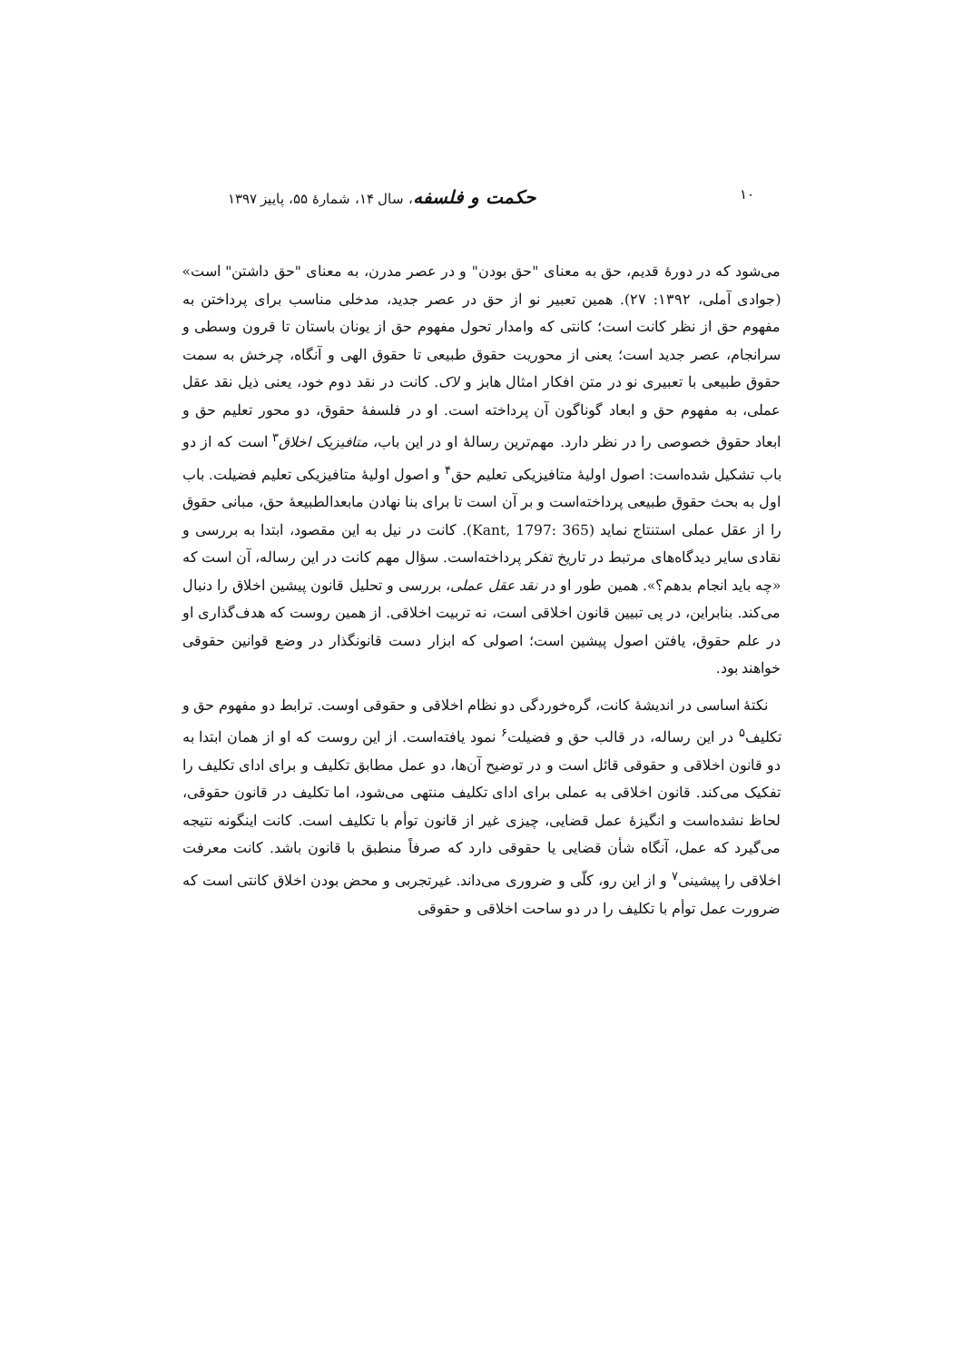١٠ حکمت و فلسفه، سال ۱۴، شمارهٔ ۵۵، پاییز ۱۳۹۷
می‌شود که در دورهٔ قدیم، حق به معنای "حق بودن" و در عصر مدرن، به معنای "حق داشتن" است» (جوادی آملی، ۱۳۹۲: ۲۷). همین تعبیر نو از حق در عصر جدید، مدخلی مناسب برای پرداختن به مفهوم حق از نظر کانت است؛ کانتی که وامدار تحول مفهوم حق از یونان باستان تا قرون وسطی و سرانجام، عصر جدید است؛ یعنی از محوریت حقوق طبیعی تا حقوق الهی و آنگاه، چرخش به سمت حقوق طبیعی با تعبیری نو در متن افکار امثال هابز و لاک. کانت در نقد دوم خود، یعنی ذیل نقد عقل عملی، به مفهوم حق و ابعاد گوناگون آن پرداخته است. او در فلسفهٔ حقوق، دو محور تعلیم حق و ابعاد حقوق خصوصی را در نظر دارد. مهم‌ترین رسالهٔ او در این باب، متافیزیک اخلاق<sup>۳</sup> است که از دو باب تشکیل شده‌است: اصول اولیهٔ متافیزیکی تعلیم حق<sup>۴</sup> و اصول اولیهٔ متافیزیکی تعلیم فضیلت. باب اول به بحث حقوق طبیعی پرداخته‌است و بر آن است تا برای بنا نهادن مابعدالطبیعهٔ حق، مبانی حقوق را از عقل عملی استنتاج نماید (Kant, 1797: 365). کانت در نیل به این مقصود، ابتدا به بررسی و نقادی سایر دیدگاه‌های مرتبط در تاریخ تفکر پرداخته‌است. سؤال مهم کانت در این رساله، آن است که «چه باید انجام بدهم؟». همین طور او در نقد عقل عملی، بررسی و تحلیل قانون پیشین اخلاق را دنبال می‌کند. بنابراین، در پی تبیین قانون اخلاقی است، نه تربیت اخلاقی. از همین روست که هدف‌گذاری او در علم حقوق، یافتن اصول پیشین است؛ اصولی که ابزار دست قانونگذار در وضع قوانین حقوقی خواهند بود.
نکتهٔ اساسی در اندیشهٔ کانت، گره‌خوردگی دو نظام اخلاقی و حقوقی اوست. ترابط دو مفهوم حق و تکلیف<sup>۵</sup> در این رساله، در قالب حق و فضیلت<sup>۶</sup> نمود یافته‌است. از این روست که او از همان ابتدا به دو قانون اخلاقی و حقوقی قائل است و در توضیح آن‌ها، دو عمل مطابق تکلیف و برای ادای تکلیف را تفکیک می‌کند. قانون اخلاقی به عملی برای ادای تکلیف منتهی می‌شود، اما تکلیف در قانون حقوقی، لحاظ نشده‌است و انگیزهٔ عمل قضایی، چیزی غیر از قانون توأم با تکلیف است. کانت اینگونه نتیجه می‌گیرد که عمل، آنگاه شأن قضایی یا حقوقی دارد که صرفاً منطبق با قانون باشد. کانت معرفت اخلاقی را پیشینی<sup>۷</sup> و از این رو، کلّی و ضروری می‌داند. غیرتجربی و محض بودن اخلاق کانتی است که ضرورت عمل توأم با تکلیف را در دو ساحت اخلاقی و حقوقی